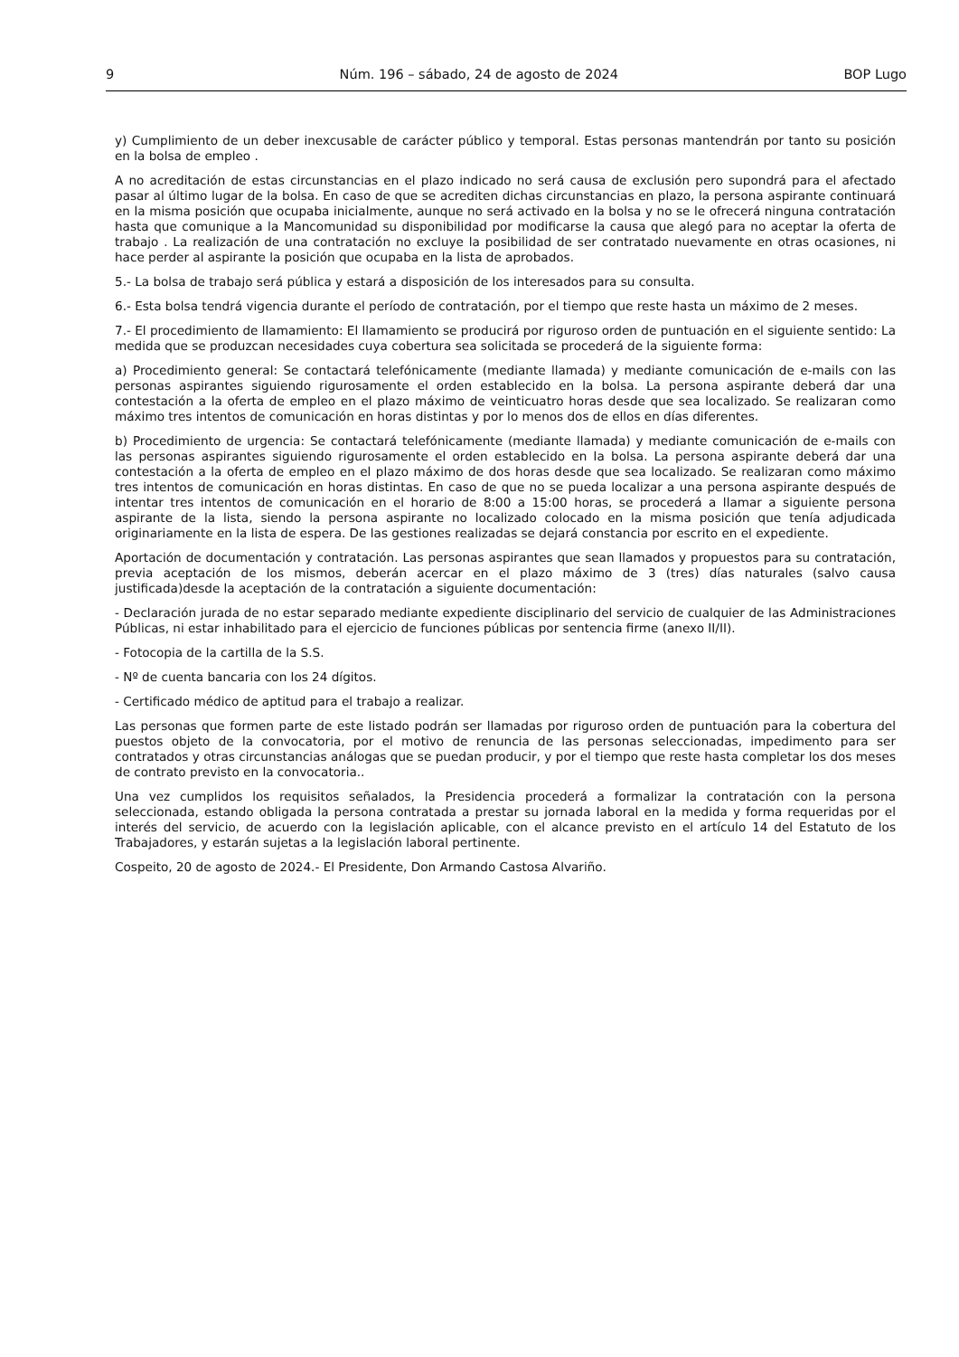9 Núm. 196 – sábado, 24 de agosto de 2024 BOP Lugo
y) Cumplimiento de un deber inexcusable de carácter público y temporal. Estas personas mantendrán por tanto su posición en la bolsa de empleo .
A no acreditación de estas circunstancias en el plazo indicado no será causa de exclusión pero supondrá para el afectado pasar al último lugar de la bolsa. En caso de que se acrediten dichas circunstancias en plazo, la persona aspirante continuará en la misma posición que ocupaba inicialmente, aunque no será activado en la bolsa y no se le ofrecerá ninguna contratación hasta que comunique a la Mancomunidad su disponibilidad por modificarse la causa que alegó para no aceptar la oferta de trabajo . La realización de una contratación no excluye la posibilidad de ser contratado nuevamente en otras ocasiones, ni hace perder al aspirante la posición que ocupaba en la lista de aprobados.
5.- La bolsa de trabajo será pública y estará a disposición de los interesados para su consulta.
6.- Esta bolsa tendrá vigencia durante el período de contratación, por el tiempo que reste hasta un máximo de 2 meses.
7.- El procedimiento de llamamiento: El llamamiento se producirá por riguroso orden de puntuación en el siguiente sentido: La medida que se produzcan necesidades cuya cobertura sea solicitada se procederá de la siguiente forma:
a) Procedimiento general: Se contactará telefónicamente (mediante llamada) y mediante comunicación de e-mails con las personas aspirantes siguiendo rigurosamente el orden establecido en la bolsa. La persona aspirante deberá dar una contestación a la oferta de empleo en el plazo máximo de veinticuatro horas desde que sea localizado. Se realizaran como máximo tres intentos de comunicación en horas distintas y por lo menos dos de ellos en días diferentes.
b) Procedimiento de urgencia: Se contactará telefónicamente (mediante llamada) y mediante comunicación de e-mails con las personas aspirantes siguiendo rigurosamente el orden establecido en la bolsa. La persona aspirante deberá dar una contestación a la oferta de empleo en el plazo máximo de dos horas desde que sea localizado. Se realizaran como máximo tres intentos de comunicación en horas distintas. En caso de que no se pueda localizar a una persona aspirante después de intentar tres intentos de comunicación en el horario de 8:00 a 15:00 horas, se procederá a llamar a siguiente persona aspirante de la lista, siendo la persona aspirante no localizado colocado en la misma posición que tenía adjudicada originariamente en la lista de espera. De las gestiones realizadas se dejará constancia por escrito en el expediente.
Aportación de documentación y contratación. Las personas aspirantes que sean llamados y propuestos para su contratación, previa aceptación de los mismos, deberán acercar en el plazo máximo de 3 (tres) días naturales (salvo causa justificada)desde la aceptación de la contratación a siguiente documentación:
- Declaración jurada de no estar separado mediante expediente disciplinario del servicio de cualquier de las Administraciones Públicas, ni estar inhabilitado para el ejercicio de funciones públicas por sentencia firme (anexo II/II).
- Fotocopia de la cartilla de la S.S.
- Nº de cuenta bancaria con los 24 dígitos.
- Certificado médico de aptitud para el trabajo a realizar.
Las personas que formen parte de este listado podrán ser llamadas por riguroso orden de puntuación para la cobertura del puestos objeto de la convocatoria, por el motivo de renuncia de las personas seleccionadas, impedimento para ser contratados y otras circunstancias análogas que se puedan producir, y por el tiempo que reste hasta completar los dos meses de contrato previsto en la convocatoria..
Una vez cumplidos los requisitos señalados, la Presidencia procederá a formalizar la contratación con la persona seleccionada, estando obligada la persona contratada a prestar su jornada laboral en la medida y forma requeridas por el interés del servicio, de acuerdo con la legislación aplicable, con el alcance previsto en el artículo 14 del Estatuto de los Trabajadores, y estarán sujetas a la legislación laboral pertinente.
Cospeito, 20 de agosto de 2024.- El Presidente, Don Armando Castosa Alvariño.